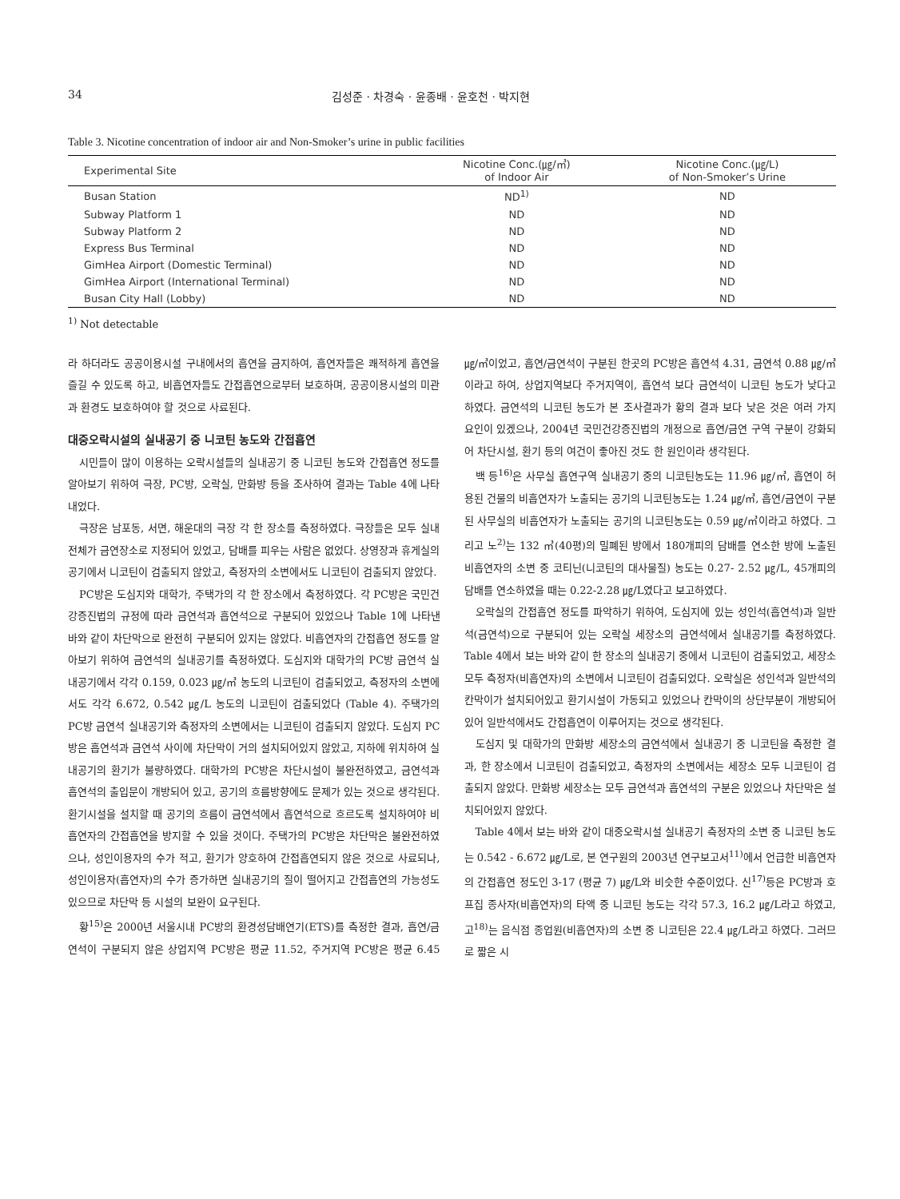34 김성준 · 차경숙 · 윤종배 · 윤호천 · 박지현
Table 3. Nicotine concentration of indoor air and Non-Smoker’s urine in public facilities
| Experimental Site | Nicotine Conc.(㎍/㎥) of Indoor Air | Nicotine Conc.(㎍/L) of Non-Smoker’s Urine |
| --- | --- | --- |
| Busan Station | ND<sup>1)</sup> | ND |
| Subway Platform 1 | ND | ND |
| Subway Platform 2 | ND | ND |
| Express Bus Terminal | ND | ND |
| GimHea Airport (Domestic Terminal) | ND | ND |
| GimHea Airport (International Terminal) | ND | ND |
| Busan City Hall (Lobby) | ND | ND |
<sup>1)</sup> Not detectable
라 하더라도 공공이용시설 구내에서의 흡연을 금지하여, 흡연자들은 쾌적하게 흡연을 즐길 수 있도록 하고, 비흡연자들도 간접흡연으로부터 보호하며, 공공이용시설의 미관과 환경도 보호하여야 할 것으로 사료된다.
대중오락시설의 실내공기 중 니코틴 농도와 간접흡연
시민들이 많이 이용하는 오락시설들의 실내공기 중 니코틴 농도와 간접흡연 정도를 알아보기 위하여 극장, PC방, 오락실, 만화방 등을 조사하여 결과는 Table 4에 나타내었다.
극장은 남포동, 서면, 해운대의 극장 각 한 장소를 측정하였다. 극장들은 모두 실내전체가 금연장소로 지정되어 있었고, 담배를 피우는 사람은 없었다. 상영장과 휴게실의 공기에서 니코틴이 검출되지 않았고, 측정자의 소변에서도 니코틴이 검출되지 않았다.
PC방은 도심지와 대학가, 주택가의 각 한 장소에서 측정하였다. 각 PC방은 국민건강증진법의 규정에 따라 금연석과 흡연석으로 구분되어 있었으나 Table 1에 나타낸 바와 같이 차단막으로 완전히 구분되어 있지는 않았다. 비흡연자의 간접흡연 정도를 알아보기 위하여 금연석의 실내공기를 측정하였다. 도심지와 대학가의 PC방 금연석 실내공기에서 각각 0.159, 0.023 ㎍/㎥ 농도의 니코틴이 검출되었고, 측정자의 소변에서도 각각 6.672, 0.542 ㎍/L 농도의 니코틴이 검출되었다 (Table 4). 주택가의 PC방 금연석 실내공기와 측정자의 소변에서는 니코틴이 검출되지 않았다. 도심지 PC방은 흡연석과 금연석 사이에 차단막이 거의 설치되어있지 않았고, 지하에 위치하여 실내공기의 환기가 불량하였다. 대학가의 PC방은 차단시설이 불완전하였고, 금연석과 흡연석의 출입문이 개방되어 있고, 공기의 흐름방향에도 문제가 있는 것으로 생각된다. 환기시설을 설치할 때 공기의 흐름이 금연석에서 흡연석으로 흐르도록 설치하여야 비흡연자의 간접흡연을 방지할 수 있을 것이다. 주택가의 PC방은 차단막은 불완전하였으나, 성인이용자의 수가 적고, 환기가 양호하여 간접흡연되지 않은 것으로 사료되나, 성인이용자(흡연자)의 수가 증가하면 실내공기의 질이 떨어지고 간접흡연의 가능성도 있으므로 차단막 등 시설의 보완이 요구된다.
황<sup>15)</sup>은 2000년 서울시내 PC방의 환경성담배연기(ETS)를 측정한 결과, 흡연/금연석이 구분되지 않은 상업지역 PC방은 평균 11.52, 주거지역 PC방은 평균 6.45 ㎍/㎥이었고, 흡연/금연석이 구분된 한곳의 PC방은 흡연석 4.31, 금연석 0.88 ㎍/㎥이라고 하여, 상업지역보다 주거지역이, 흡연석 보다 금연석이 니코틴 농도가 낮다고 하였다. 금연석의 니코틴 농도가 본 조사결과가 황의 결과 보다 낮은 것은 여러 가지 요인이 있겠으나, 2004년 국민건강증진법의 개정으로 흡연/금연 구역 구분이 강화되어 차단시설, 환기 등의 여건이 좋아진 것도 한 원인이라 생각된다.
백 등<sup>16)</sup>은 사무실 흡연구역 실내공기 중의 니코틴농도는 11.96 ㎍/㎥, 흡연이 허용된 건물의 비흡연자가 노출되는 공기의 니코틴농도는 1.24 ㎍/㎥, 흡연/금연이 구분된 사무실의 비흡연자가 노출되는 공기의 니코틴농도는 0.59 ㎍/㎥이라고 하였다. 그리고 노<sup>2)</sup>는 132 ㎥(40평)의 밀폐된 방에서 180개피의 담배를 연소한 방에 노출된 비흡연자의 소변 중 코티닌(니코틴의 대사물질) 농도는 0.27- 2.52 ㎍/L, 45개피의 담배를 연소하였을 때는 0.22-2.28 ㎍/L였다고 보고하였다.
오락실의 간접흡연 정도를 파악하기 위하여, 도심지에 있는 성인석(흡연석)과 일반석(금연석)으로 구분되어 있는 오락실 세장소의 금연석에서 실내공기를 측정하였다. Table 4에서 보는 바와 같이 한 장소의 실내공기 중에서 니코틴이 검출되었고, 세장소 모두 측정자(비흡연자)의 소변에서 니코틴이 검출되었다. 오락실은 성인석과 일반석의 칸막이가 설치되어있고 환기시설이 가동되고 있었으나 칸막이의 상단부분이 개방되어 있어 일반석에서도 간접흡연이 이루어지는 것으로 생각된다.
도심지 및 대학가의 만화방 세장소의 금연석에서 실내공기 중 니코틴을 측정한 결과, 한 장소에서 니코틴이 검출되었고, 측정자의 소변에서는 세장소 모두 니코틴이 검출되지 않았다. 만화방 세장소는 모두 금연석과 흡연석의 구분은 있었으나 차단막은 설치되어있지 않았다.
Table 4에서 보는 바와 같이 대중오락시설 실내공기 측정자의 소변 중 니코틴 농도는 0.542 - 6.672 ㎍/L로, 본 연구원의 2003년 연구보고서<sup>11)</sup>에서 언급한 비흡연자의 간접흡연 정도인 3-17 (평균 7) ㎍/L와 비슷한 수준이었다. 신<sup>17)</sup>등은 PC방과 호프집 종사자(비흡연자)의 타액 중 니코틴 농도는 각각 57.3, 16.2 ㎍/L라고 하였고, 고<sup>18)</sup>는 음식점 종업원(비흡연자)의 소변 중 니코틴은 22.4 ㎍/L라고 하였다. 그러므로 짧은 시